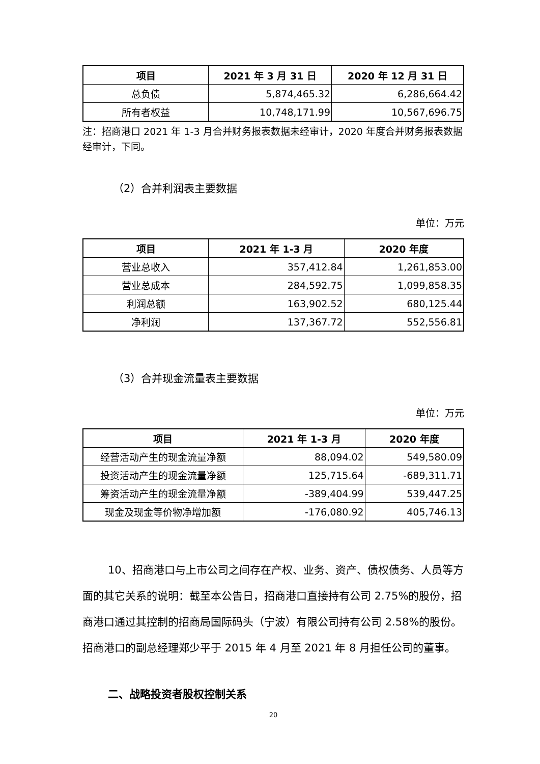| 项目 | 2021 年 3 月 31 日 | 2020 年 12 月 31 日 |
| --- | --- | --- |
| 总负债 | 5,874,465.32 | 6,286,664.42 |
| 所有者权益 | 10,748,171.99 | 10,567,696.75 |
注：招商港口 2021 年 1-3 月合并财务报表数据未经审计，2020 年度合并财务报表数据经审计，下同。
（2）合并利润表主要数据
单位：万元
| 项目 | 2021 年 1-3 月 | 2020 年度 |
| --- | --- | --- |
| 营业总收入 | 357,412.84 | 1,261,853.00 |
| 营业总成本 | 284,592.75 | 1,099,858.35 |
| 利润总额 | 163,902.52 | 680,125.44 |
| 净利润 | 137,367.72 | 552,556.81 |
（3）合并现金流量表主要数据
单位：万元
| 项目 | 2021 年 1-3 月 | 2020 年度 |
| --- | --- | --- |
| 经营活动产生的现金流量净额 | 88,094.02 | 549,580.09 |
| 投资活动产生的现金流量净额 | 125,715.64 | -689,311.71 |
| 筹资活动产生的现金流量净额 | -389,404.99 | 539,447.25 |
| 现金及现金等价物净增加额 | -176,080.92 | 405,746.13 |
10、招商港口与上市公司之间存在产权、业务、资产、债权债务、人员等方面的其它关系的说明：截至本公告日，招商港口直接持有公司 2.75%的股份，招商港口通过其控制的招商局国际码头（宁波）有限公司持有公司 2.58%的股份。招商港口的副总经理郑少平于 2015 年 4 月至 2021 年 8 月担任公司的董事。
二、战略投资者股权控制关系
20